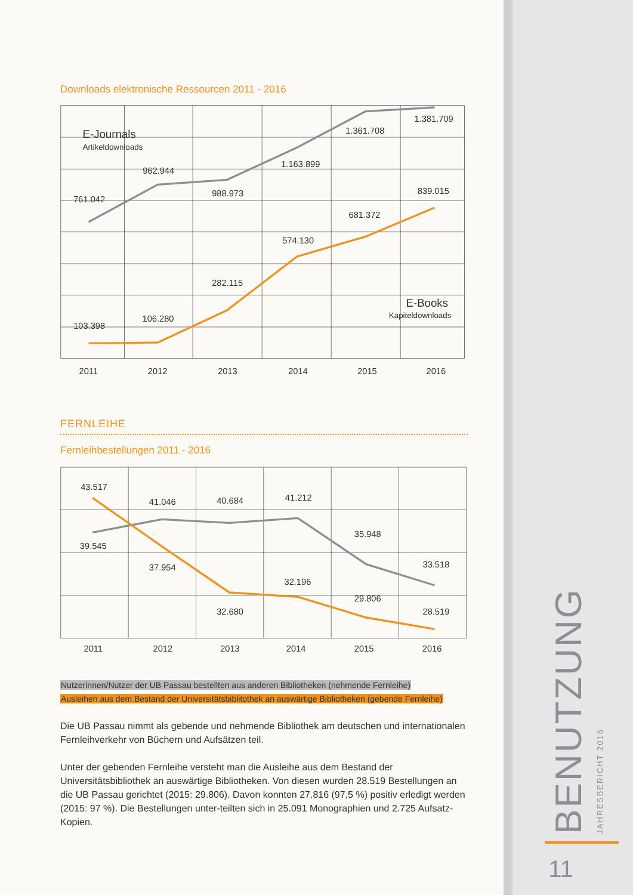Downloads elektronische Ressourcen 2011 - 2016
761.042
962.944
988.973
1.163.899
1.361.708
1.381.709
103.398
106.280
282.115
574.130
681.372
839.015
E-Journals
Artikeldownloads
E-Books
Kapiteldownloads
2011
2012
2013
2014
2015
2016
FERNLEIHE
Fernleihbestellungen 2011 - 2016
43.517
41.046
40.684
41.212
35.948
33.518
39.545
37.954
32.680
32.196
29.806
28.519
2011
2012
2013
2014
2015
2016
Nutzerinnen/Nutzer der UB Passau bestellten aus anderen Bibliotheken (nehmende Fernleihe)
Ausleihen aus dem Bestand der Universitätsbiblitothek an auswärtige Bibliotheken (gebende Fernleihe)
Die UB Passau nimmt als gebende und nehmende Bibliothek am deutschen und internationalen Fernleihverkehr von Büchern und Aufsätzen teil.
Unter der gebenden Fernleihe versteht man die Ausleihe aus dem Bestand der Universitätsbibliothek an auswärtige Bibliotheken. Von diesen wurden 28.519 Bestellungen an die UB Passau gerichtet (2015: 29.806). Davon konnten 27.816 (97,5 %) positiv erledigt werden (2015: 97 %). Die Bestellungen unter-teilten sich in 25.091 Monographien und 2.725 Aufsatz-Kopien.
BENUTZUNG
JAHRESBERICHT 2016
11